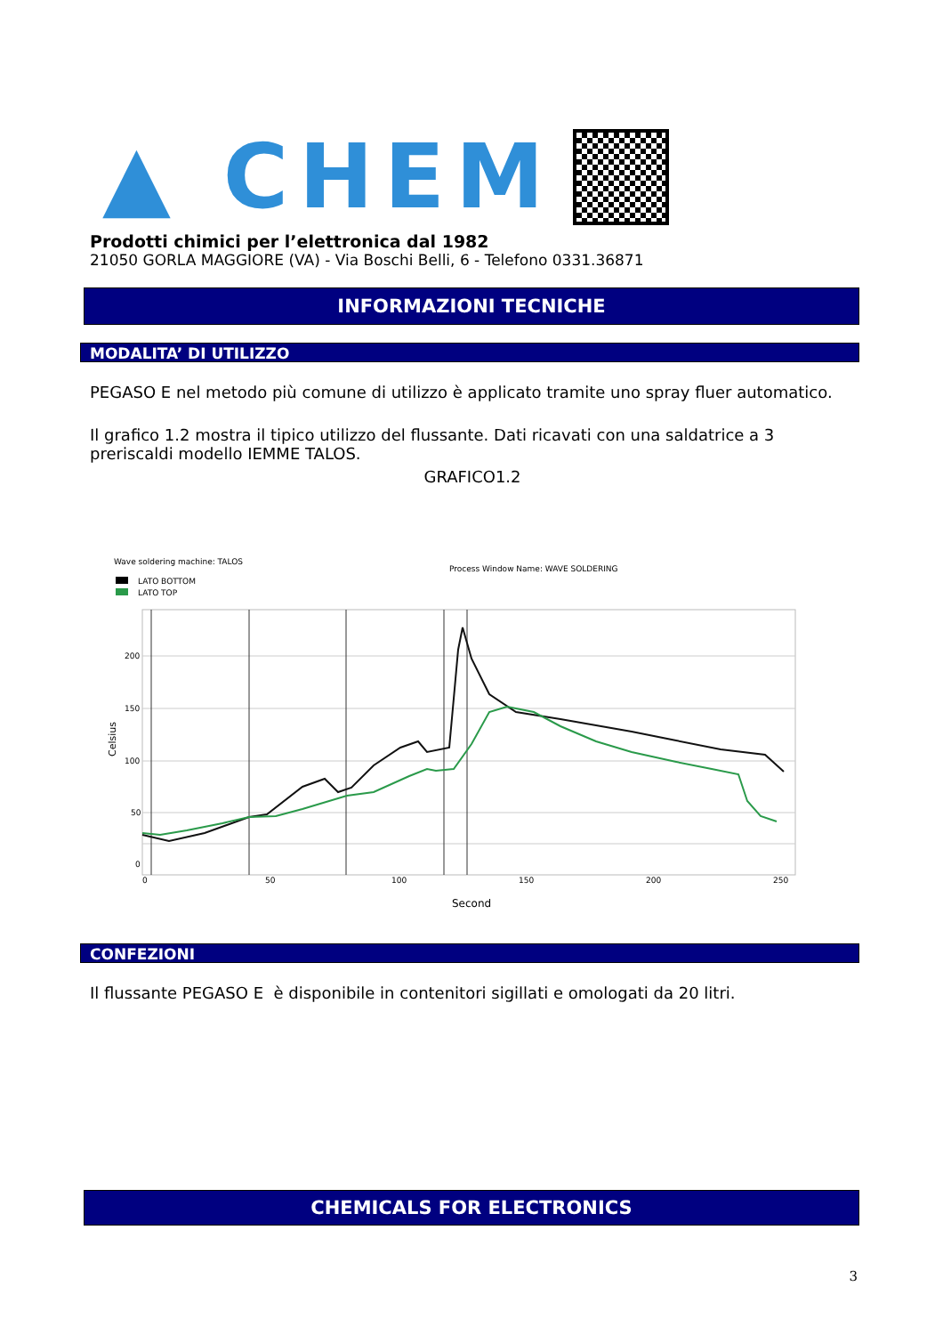▲ CHEM
Prodotti chimici per l’elettronica dal 1982
21050 GORLA MAGGIORE (VA) - Via Boschi Belli, 6 - Telefono 0331.36871
INFORMAZIONI TECNICHE
MODALITA’ DI UTILIZZO
PEGASO E nel metodo più comune di utilizzo è applicato tramite uno spray fluer automatico.
Il grafico 1.2 mostra il tipico utilizzo del flussante. Dati ricavati con una saldatrice a 3 preriscaldi modello IEMME TALOS.
GRAFICO1.2
Wave soldering machine: TALOS
Process Window Name: WAVE SOLDERING
LATO BOTTOM
LATO TOP
200
150
100
50
0
0
50
100
150
200
250
Second
Celsius
CONFEZIONI
Il flussante PEGASO E è disponibile in contenitori sigillati e omologati da 20 litri.
CHEMICALS FOR ELECTRONICS
3